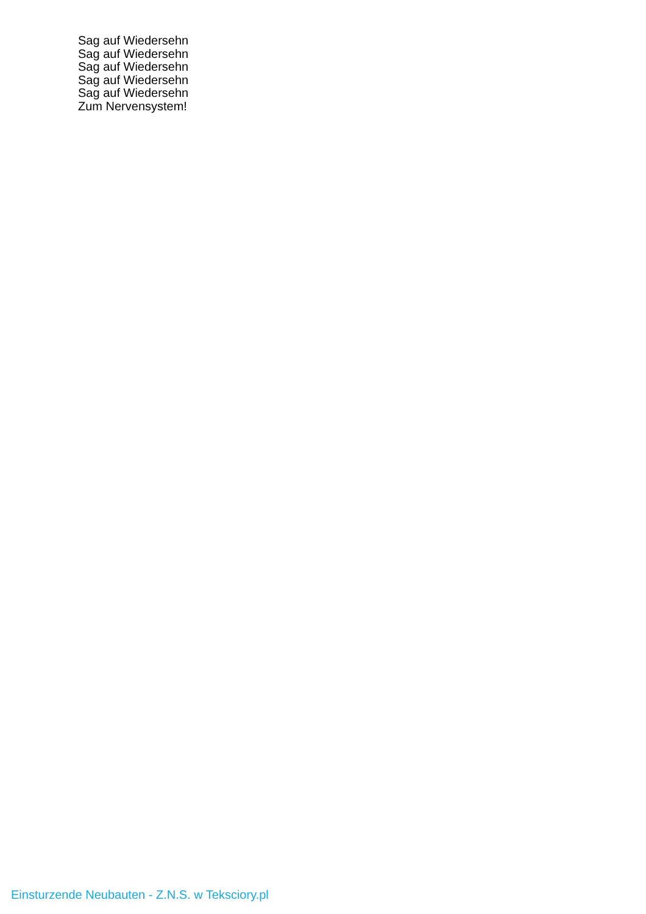Sag auf Wiedersehn
Sag auf Wiedersehn
Sag auf Wiedersehn
Sag auf Wiedersehn
Sag auf Wiedersehn
Zum Nervensystem!
Einsturzende Neubauten - Z.N.S. w Teksciory.pl